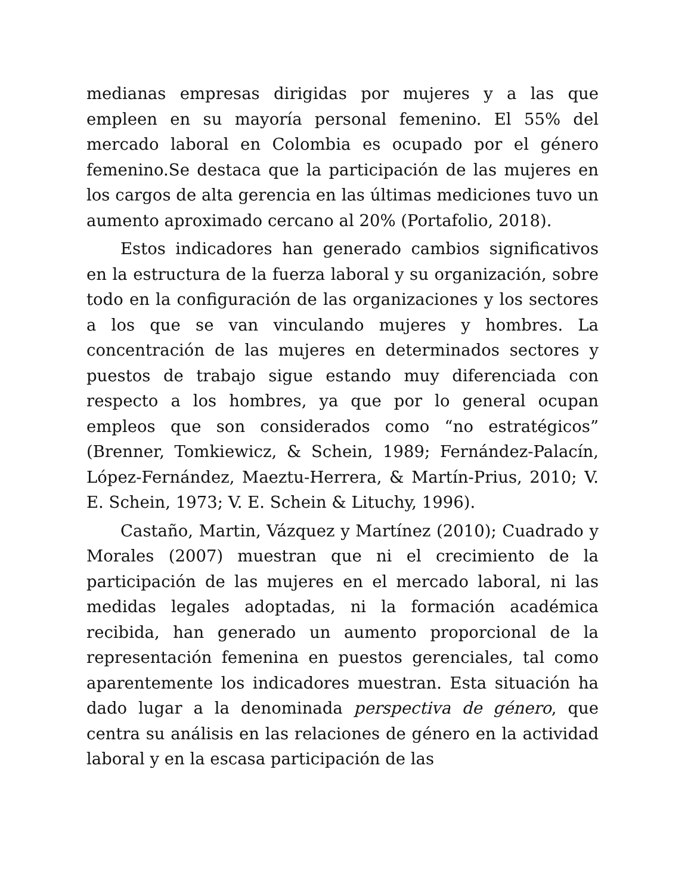medianas empresas dirigidas por mujeres y a las que empleen en su mayoría personal femenino. El 55% del mercado laboral en Colombia es ocupado por el género femenino.Se destaca que la participación de las mujeres en los cargos de alta gerencia en las últimas mediciones tuvo un aumento aproximado cercano al 20% (Portafolio, 2018).
Estos indicadores han generado cambios significativos en la estructura de la fuerza laboral y su organización, sobre todo en la configuración de las organizaciones y los sectores a los que se van vinculando mujeres y hombres. La concentración de las mujeres en determinados sectores y puestos de trabajo sigue estando muy diferenciada con respecto a los hombres, ya que por lo general ocupan empleos que son considerados como “no estratégicos” (Brenner, Tomkiewicz, & Schein, 1989; Fernández-Palacín, López-Fernández, Maeztu-Herrera, & Martín-Prius, 2010; V. E. Schein, 1973; V. E. Schein & Lituchy, 1996).
Castaño, Martin, Vázquez y Martínez (2010); Cuadrado y Morales (2007) muestran que ni el crecimiento de la participación de las mujeres en el mercado laboral, ni las medidas legales adoptadas, ni la formación académica recibida, han generado un aumento proporcional de la representación femenina en puestos gerenciales, tal como aparentemente los indicadores muestran. Esta situación ha dado lugar a la denominada perspectiva de género, que centra su análisis en las relaciones de género en la actividad laboral y en la escasa participación de las